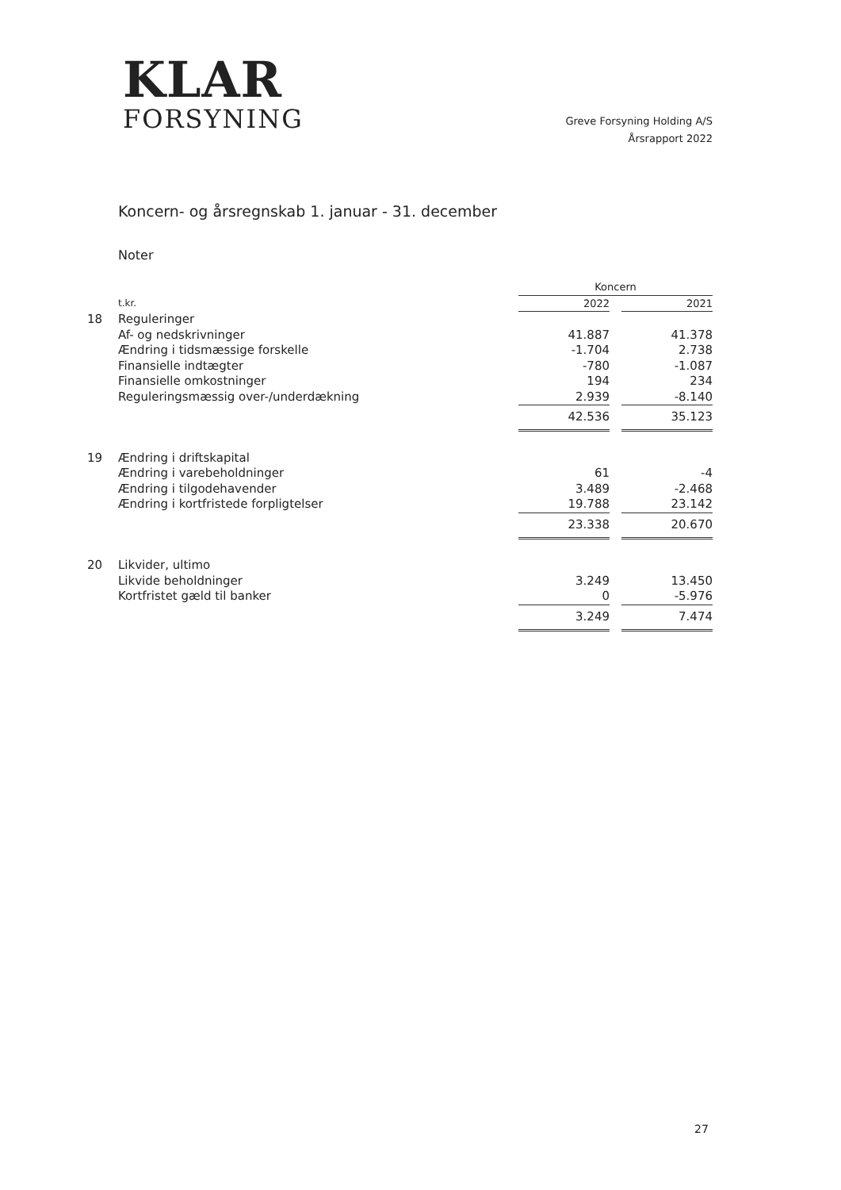KLAR
FORSYNING
Greve Forsyning Holding A/S
Årsrapport 2022
Koncern- og årsregnskab 1. januar - 31. december
Noter
| | | Koncern | | |
| | t.kr. | 2022 | | 2021 |
| 18 | Reguleringer | | | |
| | Af- og nedskrivninger | 41.887 | | 41.378 |
| | Ændring i tidsmæssige forskelle | -1.704 | | 2.738 |
| | Finansielle indtægter | -780 | | -1.087 |
| | Finansielle omkostninger | 194 | | 234 |
| | Reguleringsmæssig over-/underdækning | 2.939 | | -8.140 |
| | | 42.536 | | 35.123 |
| 19 | Ændring i driftskapital | | | |
| | Ændring i varebeholdninger | 61 | | -4 |
| | Ændring i tilgodehavender | 3.489 | | -2.468 |
| | Ændring i kortfristede forpligtelser | 19.788 | | 23.142 |
| | | 23.338 | | 20.670 |
| 20 | Likvider, ultimo | | | |
| | Likvide beholdninger | 3.249 | | 13.450 |
| | Kortfristet gæld til banker | 0 | | -5.976 |
| | | 3.249 | | 7.474 |
27